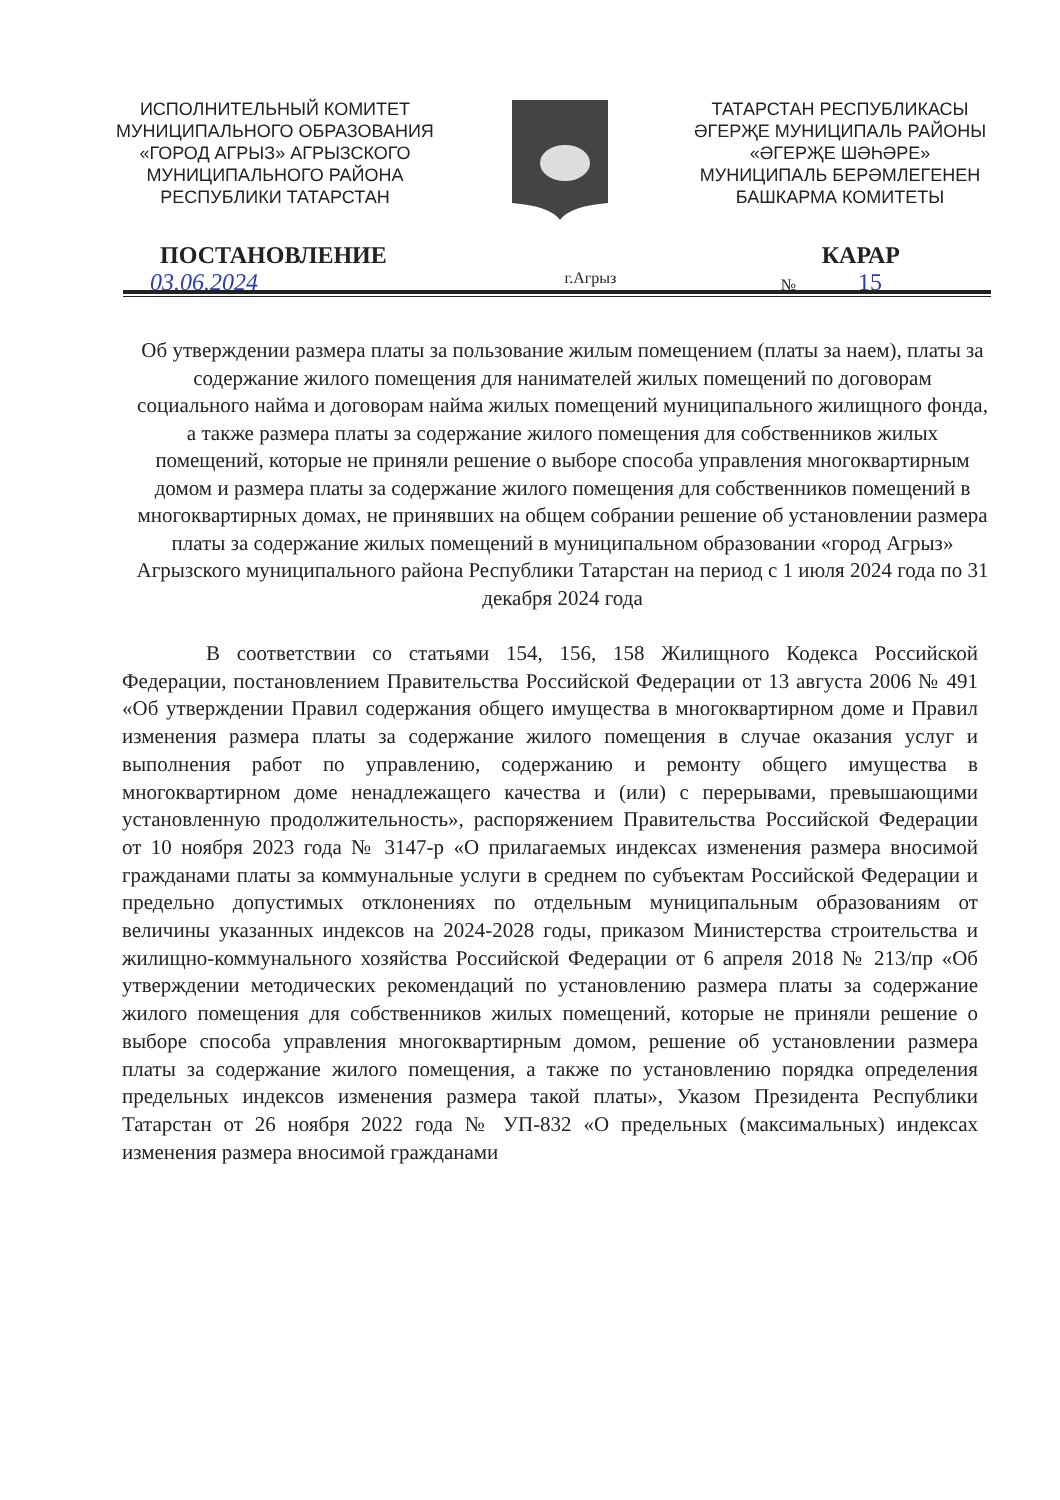ИСПОЛНИТЕЛЬНЫЙ КОМИТЕТ
МУНИЦИПАЛЬНОГО ОБРАЗОВАНИЯ
«ГОРОД АГРЫЗ» АГРЫЗСКОГО
МУНИЦИПАЛЬНОГО РАЙОНА
РЕСПУБЛИКИ ТАТАРСТАН
ТАТАРСТАН РЕСПУБЛИКАСЫ
ӘГЕРҖЕ МУНИЦИПАЛЬ РАЙОНЫ
«ӘГЕРҖЕ ШӘҺӘРЕ»
МУНИЦИПАЛЬ БЕРӘМЛЕГЕНЕН
БАШКАРМА КОМИТЕТЫ
ПОСТАНОВЛЕНИЕ КАРАР
03.06.2024 г.Агрыз № 15
Об утверждении размера платы за пользование жилым помещением (платы за наем), платы за содержание жилого помещения для нанимателей жилых помещений по договорам социального найма и договорам найма жилых помещений муниципального жилищного фонда, а также размера платы за содержание жилого помещения для собственников жилых помещений, которые не приняли решение о выборе способа управления многоквартирным домом и размера платы за содержание жилого помещения для собственников помещений в многоквартирных домах, не принявших на общем собрании решение об установлении размера платы за содержание жилых помещений в муниципальном образовании «город Агрыз» Агрызского муниципального района Республики Татарстан на период с 1 июля 2024 года по 31 декабря 2024 года
    В соответствии со статьями 154, 156, 158 Жилищного Кодекса Российской Федерации, постановлением Правительства Российской Федерации от 13 августа 2006 № 491 «Об утверждении Правил содержания общего имущества в многоквартирном доме и Правил изменения размера платы за содержание жилого помещения в случае оказания услуг и выполнения работ по управлению, содержанию и ремонту общего имущества в многоквартирном доме ненадлежащего качества и (или) с перерывами, превышающими установленную продолжительность», распоряжением Правительства Российской Федерации от 10 ноября 2023 года № 3147-р «О прилагаемых индексах изменения размера вносимой гражданами платы за коммунальные услуги в среднем по субъектам Российской Федерации и предельно допустимых отклонениях по отдельным муниципальным образованиям от величины указанных индексов на 2024-2028 годы, приказом Министерства строительства и жилищно-коммунального хозяйства Российской Федерации от 6 апреля 2018 № 213/пр «Об утверждении методических рекомендаций по установлению размера платы за содержание жилого помещения для собственников жилых помещений, которые не приняли решение о выборе способа управления многоквартирным домом, решение об установлении размера платы за содержание жилого помещения, а также по установлению порядка определения предельных индексов изменения размера такой платы», Указом Президента Республики Татарстан от 26 ноября 2022 года № УП-832 «О предельных (максимальных) индексах изменения размера вносимой гражданами